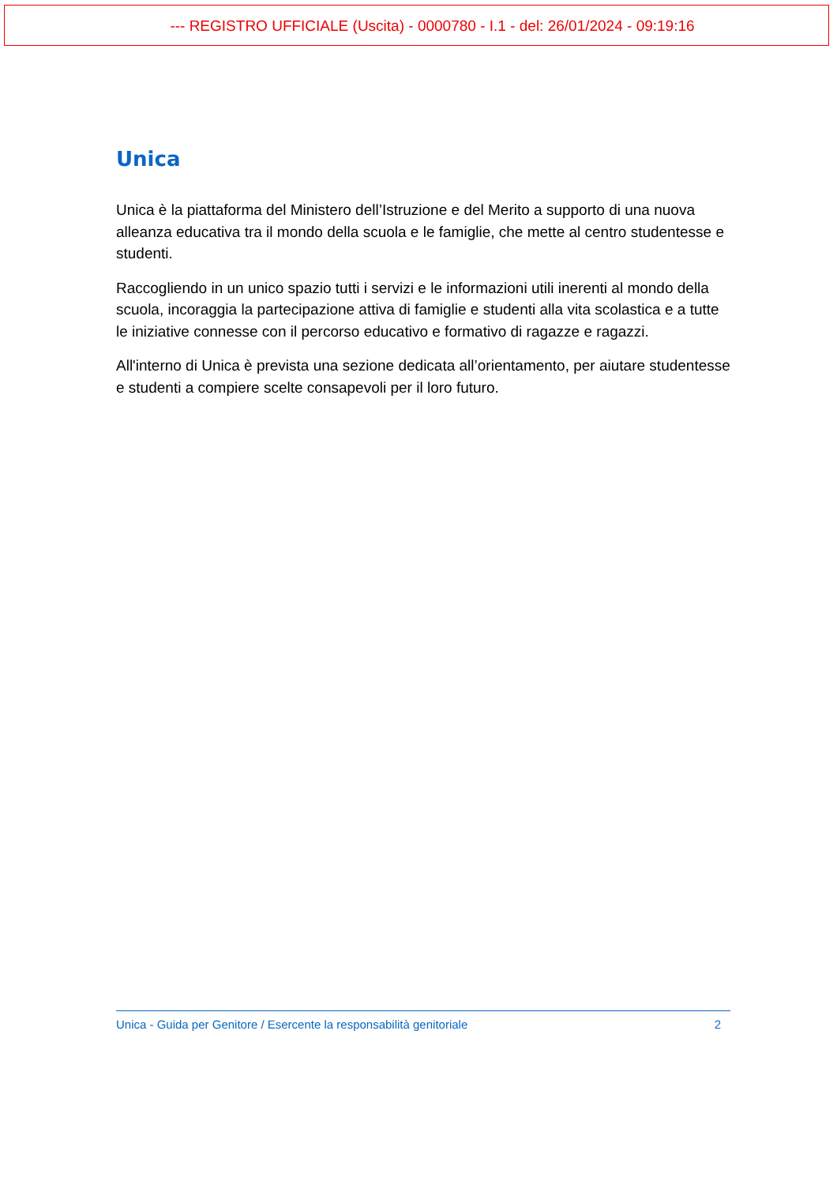--- REGISTRO UFFICIALE (Uscita) - 0000780 - I.1 - del: 26/01/2024 - 09:19:16
Unica
Unica è la piattaforma del Ministero dell’Istruzione e del Merito a supporto di una nuova alleanza educativa tra il mondo della scuola e le famiglie, che mette al centro studentesse e studenti.
Raccogliendo in un unico spazio tutti i servizi e le informazioni utili inerenti al mondo della scuola, incoraggia la partecipazione attiva di famiglie e studenti alla vita scolastica e a tutte le iniziative connesse con il percorso educativo e formativo di ragazze e ragazzi.
All'interno di Unica è prevista una sezione dedicata all’orientamento, per aiutare studentesse e studenti a compiere scelte consapevoli per il loro futuro.
Unica - Guida per Genitore / Esercente la responsabilità genitoriale 2